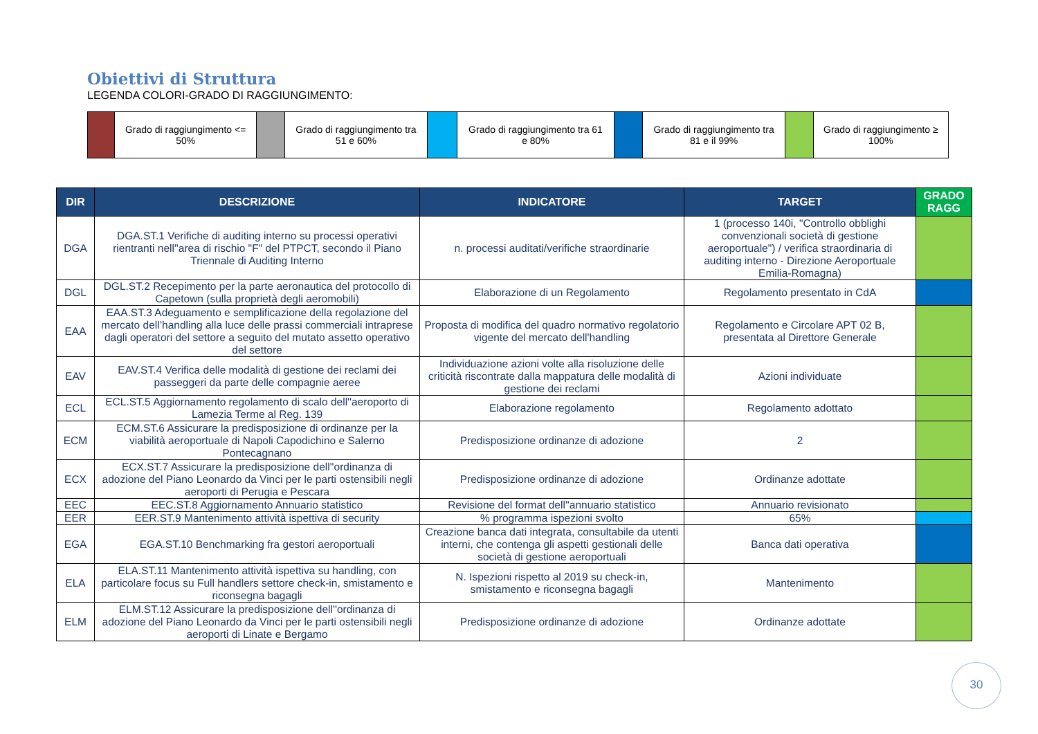Obiettivi di Struttura
LEGENDA COLORI-GRADO DI RAGGIUNGIMENTO:
| | Grado di raggiungimento <= 50% | | Grado di raggiungimento tra 51 e 60% | | Grado di raggiungimento tra 61 e 80% | | Grado di raggiungimento tra 81 e il 99% | | Grado di raggiungimento ≥ 100% |
| DIR | DESCRIZIONE | INDICATORE | TARGET | GRADO RAGG |
| --- | --- | --- | --- | --- |
| DGA | DGA.ST.1 Verifiche di auditing interno su processi operativi rientranti nell''area di rischio "F" del PTPCT, secondo il Piano Triennale di Auditing Interno | n. processi auditati/verifiche straordinarie | 1 (processo 140i, "Controllo obblighi convenzionali società di gestione aeroportuale") / verifica straordinaria di auditing interno - Direzione Aeroportuale Emilia-Romagna) | |
| DGL | DGL.ST.2 Recepimento per la parte aeronautica del protocollo di Capetown (sulla proprietà degli aeromobili) | Elaborazione di un Regolamento | Regolamento presentato in CdA | |
| EAA | EAA.ST.3 Adeguamento e semplificazione della regolazione del mercato dell’handling alla luce delle prassi commerciali intraprese dagli operatori del settore a seguito del mutato assetto operativo del settore | Proposta di modifica del quadro normativo regolatorio vigente del mercato dell'handling | Regolamento e Circolare APT 02 B, presentata al Direttore Generale | |
| EAV | EAV.ST.4 Verifica delle modalità di gestione dei reclami dei passeggeri da parte delle compagnie aeree | Individuazione azioni volte alla risoluzione delle criticità riscontrate dalla mappatura delle modalità di gestione dei reclami | Azioni individuate | |
| ECL | ECL.ST.5 Aggiornamento regolamento di scalo dell''aeroporto di Lamezia Terme al Reg. 139 | Elaborazione regolamento | Regolamento adottato | |
| ECM | ECM.ST.6 Assicurare la predisposizione di ordinanze per la viabilità aeroportuale di Napoli Capodichino e Salerno Pontecagnano | Predisposizione ordinanze di adozione | 2 | |
| ECX | ECX.ST.7 Assicurare la predisposizione dell''ordinanza di adozione del Piano Leonardo da Vinci per le parti ostensibili negli aeroporti di Perugia e Pescara | Predisposizione ordinanze di adozione | Ordinanze adottate | |
| EEC | EEC.ST.8 Aggiornamento Annuario statistico | Revisione del format dell''annuario statistico | Annuario revisionato | |
| EER | EER.ST.9 Mantenimento attività ispettiva di security | % programma ispezioni svolto | 65% | |
| EGA | EGA.ST.10 Benchmarking fra gestori aeroportuali | Creazione banca dati integrata, consultabile da utenti interni, che contenga gli aspetti gestionali delle società di gestione aeroportuali | Banca dati operativa | |
| ELA | ELA.ST.11 Mantenimento attività ispettiva su handling, con particolare focus su Full handlers settore check-in, smistamento e riconsegna bagagli | N. Ispezioni rispetto al 2019 su check-in, smistamento e riconsegna bagagli | Mantenimento | |
| ELM | ELM.ST.12 Assicurare la predisposizione dell''ordinanza di adozione del Piano Leonardo da Vinci per le parti ostensibili negli aeroporti di Linate e Bergamo | Predisposizione ordinanze di adozione | Ordinanze adottate | |
30